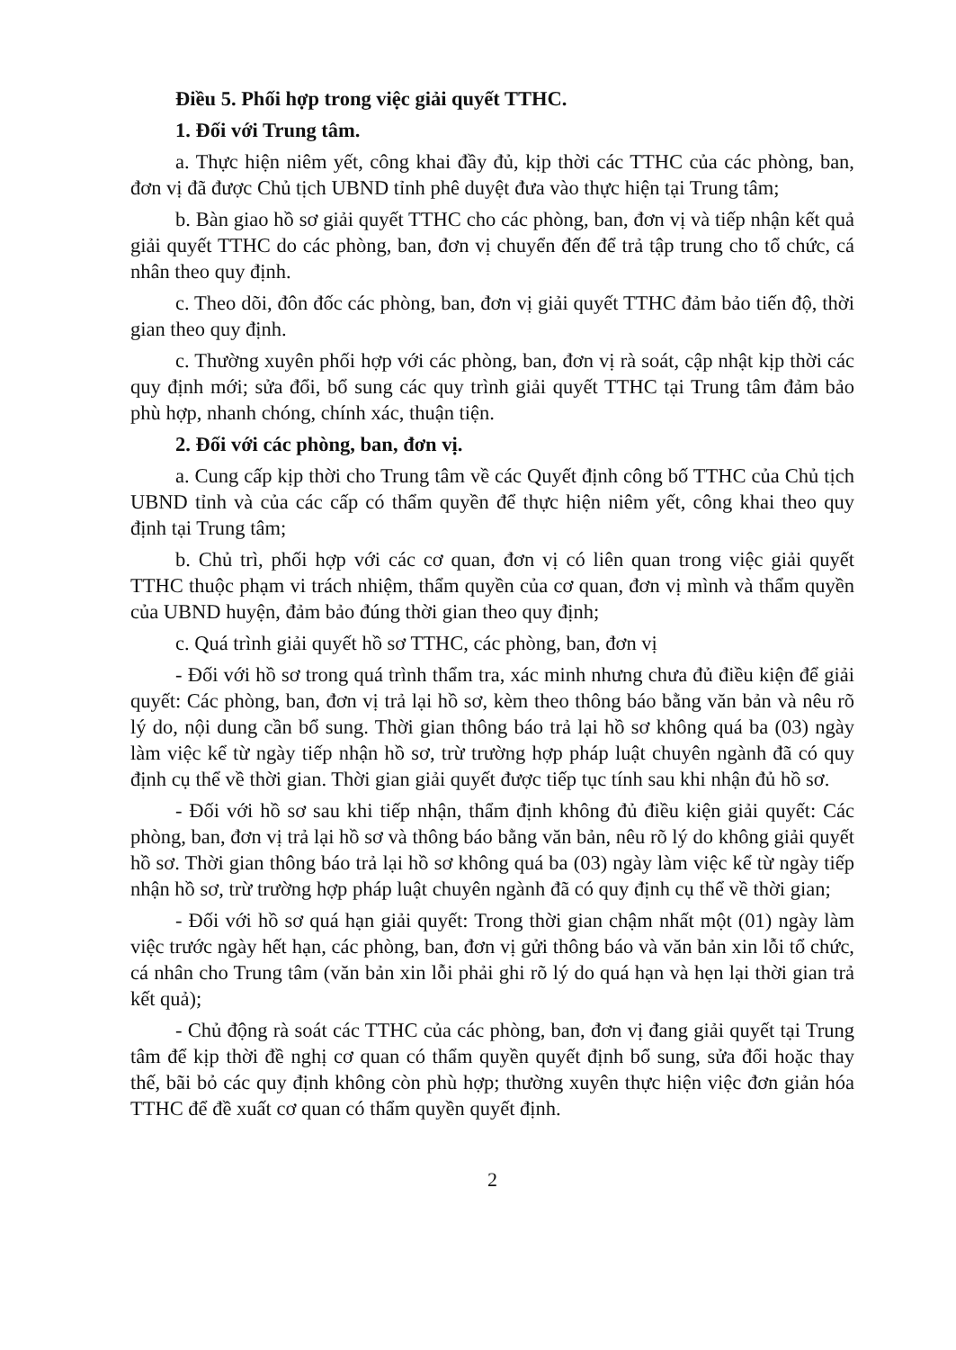Điều 5. Phối hợp trong việc giải quyết TTHC.
1. Đối với Trung tâm.
a. Thực hiện niêm yết, công khai đầy đủ, kịp thời các TTHC của các phòng, ban, đơn vị đã được Chủ tịch UBND tỉnh phê duyệt đưa vào thực hiện tại Trung tâm;
b. Bàn giao hồ sơ giải quyết TTHC cho các phòng, ban, đơn vị và tiếp nhận kết quả giải quyết TTHC do các phòng, ban, đơn vị chuyển đến để trả tập trung cho tổ chức, cá nhân theo quy định.
c. Theo dõi, đôn đốc các phòng, ban, đơn vị giải quyết TTHC đảm bảo tiến độ, thời gian theo quy định.
c. Thường xuyên phối hợp với các phòng, ban, đơn vị rà soát, cập nhật kịp thời các quy định mới; sửa đổi, bổ sung các quy trình giải quyết TTHC tại Trung tâm đảm bảo phù hợp, nhanh chóng, chính xác, thuận tiện.
2. Đối với các phòng, ban, đơn vị.
a. Cung cấp kịp thời cho Trung tâm về các Quyết định công bố TTHC của Chủ tịch UBND tỉnh và của các cấp có thẩm quyền để thực hiện niêm yết, công khai theo quy định tại Trung tâm;
b. Chủ trì, phối hợp với các cơ quan, đơn vị có liên quan trong việc giải quyết TTHC thuộc phạm vi trách nhiệm, thẩm quyền của cơ quan, đơn vị mình và thẩm quyền của UBND huyện, đảm bảo đúng thời gian theo quy định;
c. Quá trình giải quyết hồ sơ TTHC, các phòng, ban, đơn vị
- Đối với hồ sơ trong quá trình thẩm tra, xác minh nhưng chưa đủ điều kiện để giải quyết: Các phòng, ban, đơn vị trả lại hồ sơ, kèm theo thông báo bằng văn bản và nêu rõ lý do, nội dung cần bổ sung. Thời gian thông báo trả lại hồ sơ không quá ba (03) ngày làm việc kể từ ngày tiếp nhận hồ sơ, trừ trường hợp pháp luật chuyên ngành đã có quy định cụ thể về thời gian. Thời gian giải quyết được tiếp tục tính sau khi nhận đủ hồ sơ.
- Đối với hồ sơ sau khi tiếp nhận, thẩm định không đủ điều kiện giải quyết: Các phòng, ban, đơn vị trả lại hồ sơ và thông báo bằng văn bản, nêu rõ lý do không giải quyết hồ sơ. Thời gian thông báo trả lại hồ sơ không quá ba (03) ngày làm việc kể từ ngày tiếp nhận hồ sơ, trừ trường hợp pháp luật chuyên ngành đã có quy định cụ thể về thời gian;
- Đối với hồ sơ quá hạn giải quyết: Trong thời gian chậm nhất một (01) ngày làm việc trước ngày hết hạn, các phòng, ban, đơn vị gửi thông báo và văn bản xin lỗi tổ chức, cá nhân cho Trung tâm (văn bản xin lỗi phải ghi rõ lý do quá hạn và hẹn lại thời gian trả kết quả);
- Chủ động rà soát các TTHC của các phòng, ban, đơn vị đang giải quyết tại Trung tâm để kịp thời đề nghị cơ quan có thẩm quyền quyết định bổ sung, sửa đổi hoặc thay thế, bãi bỏ các quy định không còn phù hợp; thường xuyên thực hiện việc đơn giản hóa TTHC để đề xuất cơ quan có thẩm quyền quyết định.
2